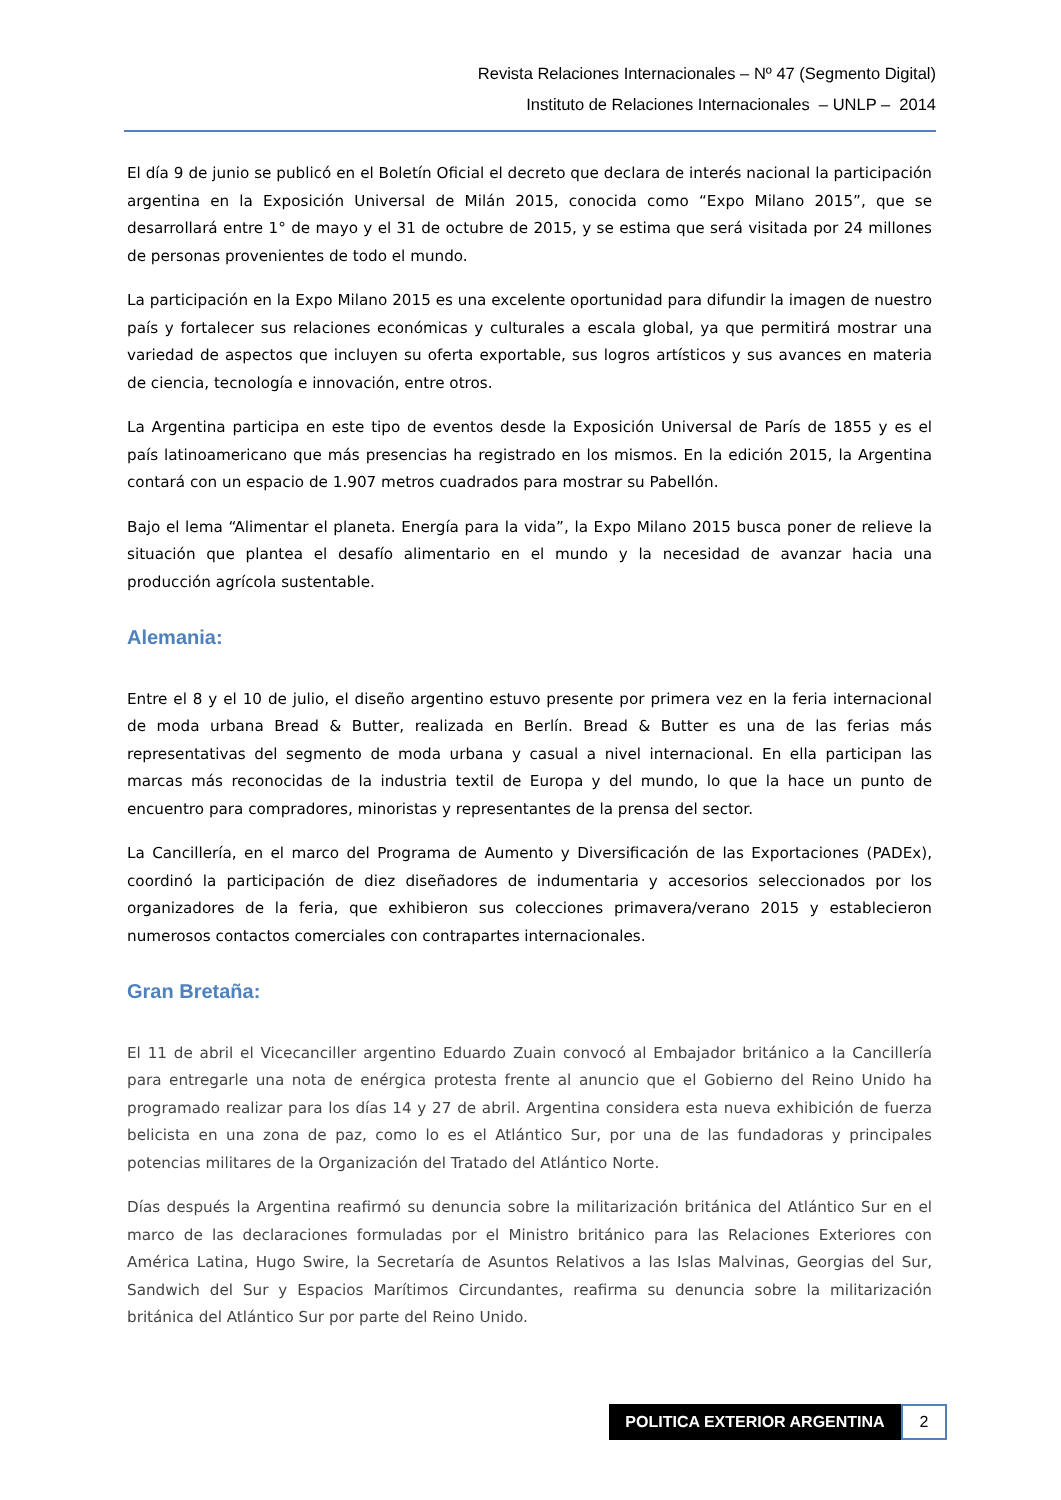Revista Relaciones Internacionales – Nº 47 (Segmento Digital)
Instituto de Relaciones Internacionales – UNLP – 2014
El día 9 de junio se publicó en el Boletín Oficial el decreto que declara de interés nacional la participación argentina en la Exposición Universal de Milán 2015, conocida como “Expo Milano 2015”, que se desarrollará entre 1° de mayo y el 31 de octubre de 2015, y se estima que será visitada por 24 millones de personas provenientes de todo el mundo.
La participación en la Expo Milano 2015 es una excelente oportunidad para difundir la imagen de nuestro país y fortalecer sus relaciones económicas y culturales a escala global, ya que permitirá mostrar una variedad de aspectos que incluyen su oferta exportable, sus logros artísticos y sus avances en materia de ciencia, tecnología e innovación, entre otros.
La Argentina participa en este tipo de eventos desde la Exposición Universal de París de 1855 y es el país latinoamericano que más presencias ha registrado en los mismos. En la edición 2015, la Argentina contará con un espacio de 1.907 metros cuadrados para mostrar su Pabellón.
Bajo el lema “Alimentar el planeta. Energía para la vida”, la Expo Milano 2015 busca poner de relieve la situación que plantea el desafío alimentario en el mundo y la necesidad de avanzar hacia una producción agrícola sustentable.
Alemania:
Entre el 8 y el 10 de julio, el diseño argentino estuvo presente por primera vez en la feria internacional de moda urbana Bread & Butter, realizada en Berlín. Bread & Butter es una de las ferias más representativas del segmento de moda urbana y casual a nivel internacional. En ella participan las marcas más reconocidas de la industria textil de Europa y del mundo, lo que la hace un punto de encuentro para compradores, minoristas y representantes de la prensa del sector.
La Cancillería, en el marco del Programa de Aumento y Diversificación de las Exportaciones (PADEx), coordinó la participación de diez diseñadores de indumentaria y accesorios seleccionados por los organizadores de la feria, que exhibieron sus colecciones primavera/verano 2015 y establecieron numerosos contactos comerciales con contrapartes internacionales.
Gran Bretaña:
El 11 de abril el Vicecanciller argentino Eduardo Zuain convocó al Embajador británico a la Cancillería para entregarle una nota de enérgica protesta frente al anuncio que el Gobierno del Reino Unido ha programado realizar para los días 14 y 27 de abril. Argentina considera esta nueva exhibición de fuerza belicista en una zona de paz, como lo es el Atlántico Sur, por una de las fundadoras y principales potencias militares de la Organización del Tratado del Atlántico Norte.
Días después la Argentina reafirmó su denuncia sobre la militarización británica del Atlántico Sur en el marco de las declaraciones formuladas por el Ministro británico para las Relaciones Exteriores con América Latina, Hugo Swire, la Secretaría de Asuntos Relativos a las Islas Malvinas, Georgias del Sur, Sandwich del Sur y Espacios Marítimos Circundantes, reafirma su denuncia sobre la militarización británica del Atlántico Sur por parte del Reino Unido.
POLITICA EXTERIOR ARGENTINA
2